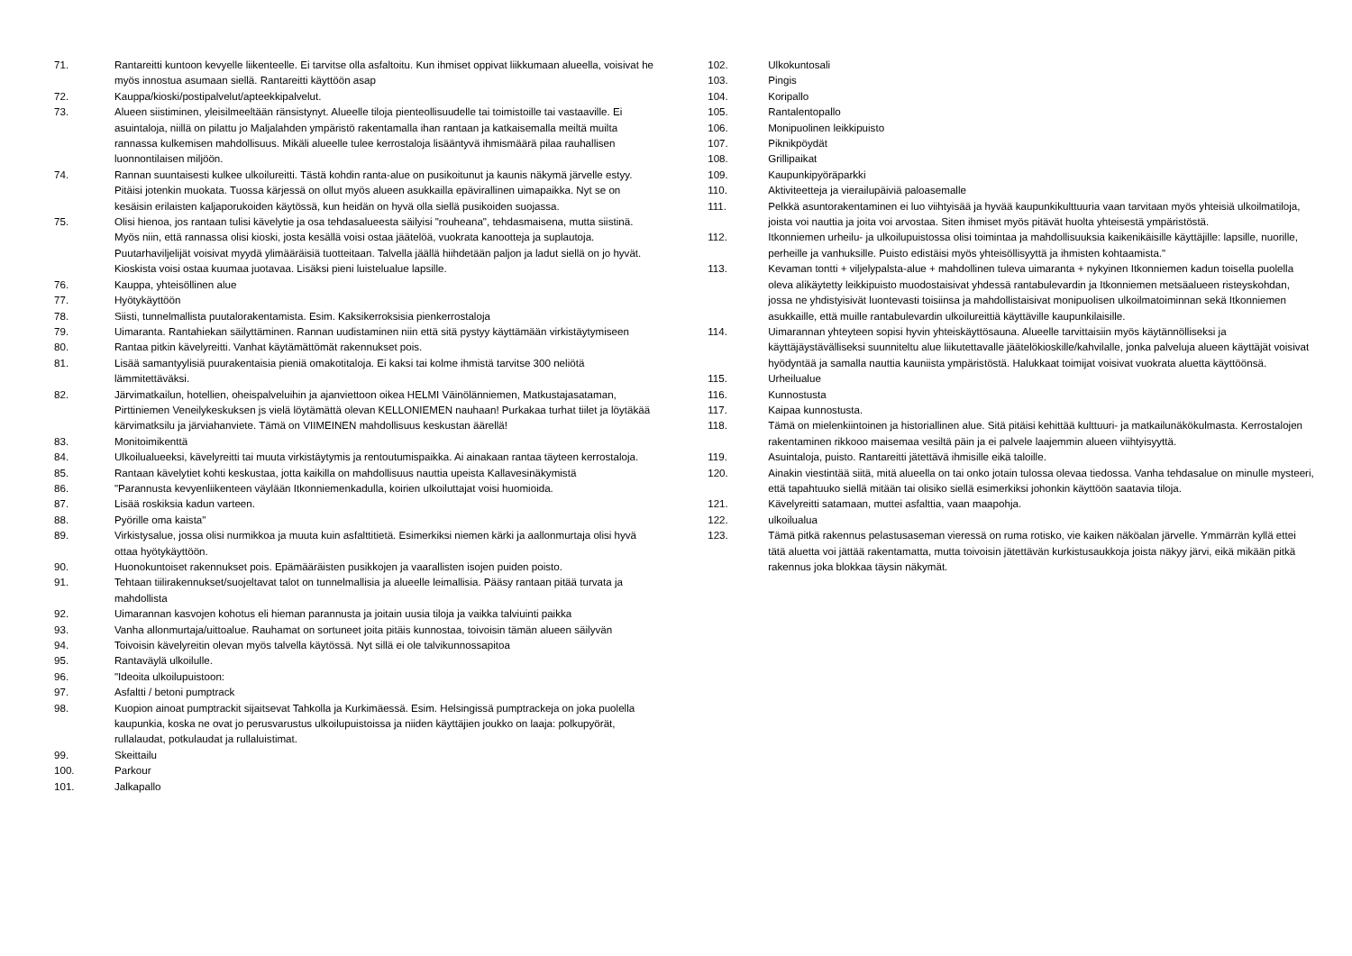71. Rantareitti kuntoon kevyelle liikenteelle. Ei tarvitse olla asfaltoitu. Kun ihmiset oppivat liikkumaan alueella, voisivat he myös innostua asumaan siellä. Rantareitti käyttöön asap
72. Kauppa/kioski/postipalvelut/apteekkipalvelut.
73. Alueen siistiminen, yleisilmeeltään ränsistynyt. Alueelle tiloja pienteollisuudelle tai toimistoille tai vastaaville. Ei asuintaloja, niillä on pilattu jo Maljalahden ympäristö rakentamalla ihan rantaan ja katkaisemalla meiltä muilta rannassa kulkemisen mahdollisuus. Mikäli alueelle tulee kerrostaloja lisääntyvä ihmismäärä pilaa rauhallisen luonnontilaisen miljöön.
74. Rannan suuntaisesti kulkee ulkoilureitti. Tästä kohdin ranta-alue on pusikoitunut ja kaunis näkymä järvelle estyy. Pitäisi jotenkin muokata. Tuossa kärjessä on ollut myös alueen asukkailla epävirallinen uimapaikka. Nyt se on kesäisin erilaisten kaljaporukoiden käytössä, kun heidän on hyvä olla siellä pusikoiden suojassa.
75. Olisi hienoa, jos rantaan tulisi kävelytie ja osa tehdasalueesta säilyisi "rouheana", tehdasmaisena, mutta siistinä. Myös niin, että rannassa olisi kioski, josta kesällä voisi ostaa jäätelöä, vuokrata kanootteja ja suplautoja. Puutarhaviljelijät voisivat myydä ylimääräisiä tuotteitaan. Talvella jäällä hiihdetään paljon ja ladut siellä on jo hyvät. Kioskista voisi ostaa kuumaa juotavaa. Lisäksi pieni luistelualue lapsille.
76. Kauppa, yhteisöllinen alue
77. Hyötykäyttöön
78. Siisti, tunnelmallista puutalorakentamista. Esim. Kaksikerroksisia pienkerrostaloja
79. Uimaranta. Rantahiekan säilyttäminen. Rannan uudistaminen niin että sitä pystyy käyttämään virkistäytymiseen
80. Rantaa pitkin kävelyreitti. Vanhat käytämättömät rakennukset pois.
81. Lisää samantyylisiä puurakentaisia pieniä omakotitaloja. Ei kaksi tai kolme ihmistä tarvitse 300 neliötä lämmitettäväksi.
82. Järvimatkailun, hotellien, oheispalveluihin ja ajanviettoon oikea HELMI Väinölänniemen, Matkustajasataman, Pirttiniemen Veneilykeskuksen js vielä löytämättä olevan KELLONIEMEN nauhaan! Purkakaa turhat tiilet ja löytäkää kärvimatksilu ja järviahanviete. Tämä on VIIMEINEN mahdollisuus keskustan äärellä!
83. Monitoimikenttä
84. Ulkoilualueeksi, kävelyreitti tai muuta virkistäytymis ja rentoutumispaikka. Ai ainakaan rantaa täyteen kerrostaloja.
85. Rantaan kävelytiet kohti keskustaa, jotta kaikilla on mahdollisuus nauttia upeista Kallavesinäkymistä
86. "Parannusta kevyenliikenteen väylään Itkonniemenkadulla, koirien ulkoiluttajat voisi huomioida.
87. Lisää roskiksia kadun varteen.
88. Pyörille oma kaista"
89. Virkistysalue, jossa olisi nurmikkoa ja muuta kuin asfalttitietä. Esimerkiksi niemen kärki ja aallonmurtaja olisi hyvä ottaa hyötykäyttöön.
90. Huonokuntoiset rakennukset pois. Epämääräisten pusikkojen ja vaarallisten isojen puiden poisto.
91. Tehtaan tiilirakennukset/suojeltavat talot on tunnelmallisia ja alueelle leimallisia. Pääsy rantaan pitää turvata ja mahdollista
92. Uimarannan kasvojen kohotus eli hieman parannusta ja joitain uusia tiloja ja vaikka talviuinti paikka
93. Vanha allonmurtaja/uittoalue. Rauhamat on sortuneet joita pitäis kunnostaa, toivoisin tämän alueen säilyvän
94. Toivoisin kävelyreitin olevan myös talvella käytössä. Nyt sillä ei ole talvikunnossapitoa
95. Rantaväylä ulkoilulle.
96. "Ideoita ulkoilupuistoon:
97. Asfaltti / betoni pumptrack
98. Kuopion ainoat pumptrackit sijaitsevat Tahkolla ja Kurkimäessä. Esim. Helsingissä pumptrackeja on joka puolella kaupunkia, koska ne ovat jo perusvarustus ulkoilupuistoissa ja niiden käyttäjien joukko on laaja: polkupyörät, rullalaudat, potkulaudat ja rullaluistimat.
99. Skeittailu
100. Parkour
101. Jalkapallo
102. Ulkokuntosali
103. Pingis
104. Koripallo
105. Rantalentopallo
106. Monipuolinen leikkipuisto
107. Piknikpöydät
108. Grillipaikat
109. Kaupunkipyöräparkki
110. Aktiviteetteja ja vierailupäiviä paloasemalle
111. Pelkkä asuntorakentaminen ei luo viihtyisää ja hyvää kaupunkikulttuuria vaan tarvitaan myös yhteisiä ulkoilmatiloja, joista voi nauttia ja joita voi arvostaa. Siten ihmiset myös pitävät huolta yhteisestä ympäristöstä.
112. Itkonniemen urheilu- ja ulkoilupuistossa olisi toimintaa ja mahdollisuuksia kaikenikäisille käyttäjille: lapsille, nuorille, perheille ja vanhuksille. Puisto edistäisi myös yhteisöllisyyttä ja ihmisten kohtaamista."
113. Kevaman tontti + viljelypalsta-alue + mahdollinen tuleva uimaranta + nykyinen Itkonniemen kadun toisella puolella oleva alikäytetty leikkipuisto muodostaisivat yhdessä rantabulevardin ja Itkonniemen metsäalueen risteyskohdan, jossa ne yhdistyisivät luontevasti toisiinsa ja mahdollistaisivat monipuolisen ulkoilmatoiminnan sekä Itkonniemen asukkaille, että muille rantabulevardin ulkoilureittiä käyttäville kaupunkilaisille.
114. Uimarannan yhteyteen sopisi hyvin yhteiskäyttösauna. Alueelle tarvittaisiin myös käytännölliseksi ja käyttäjäystävälliseksi suunniteltu alue liikutettavalle jäätelökioskille/kahvilalle, jonka palveluja alueen käyttäjät voisivat hyödyntää ja samalla nauttia kauniista ympäristöstä. Halukkaat toimijat voisivat vuokrata aluetta käyttöönsä.
115. Urheilualue
116. Kunnostusta
117. Kaipaa kunnostusta.
118. Tämä on mielenkiintoinen ja historiallinen alue. Sitä pitäisi kehittää kulttuuri- ja matkailunäkökulmasta. Kerrostalojen rakentaminen rikkooo maisemaa vesiltä päin ja ei palvele laajemmin alueen viihtyisyyttä.
119. Asuintaloja, puisto. Rantareitti jätettävä ihmisille eikä taloille.
120. Ainakin viestintää siitä, mitä alueella on tai onko jotain tulossa olevaa tiedossa. Vanha tehdasalue on minulle mysteeri, että tapahtuuko siellä mitään tai olisiko siellä esimerkiksi johonkin käyttöön saatavia tiloja.
121. Kävelyreitti satamaan, muttei asfalttia, vaan maapohja.
122. ulkoilualua
123. Tämä pitkä rakennus pelastusaseman vieressä on ruma rotisko, vie kaiken näköalan järvelle. Ymmärrän kyllä ettei tätä aluetta voi jättää rakentamatta, mutta toivoisin jätettävän kurkistusaukkoja joista näkyy järvi, eikä mikään pitkä rakennus joka blokkaa täysin näkymät.